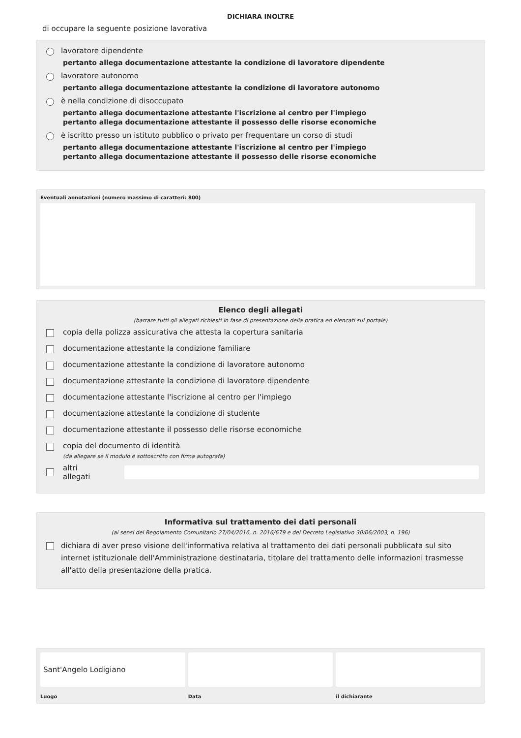DICHIARA INOLTRE
di occupare la seguente posizione lavorativa
lavoratore dipendente
pertanto allega documentazione attestante la condizione di lavoratore dipendente
lavoratore autonomo
pertanto allega documentazione attestante la condizione di lavoratore autonomo
è nella condizione di disoccupato
pertanto allega documentazione attestante l'iscrizione al centro per l'impiego
pertanto allega documentazione attestante il possesso delle risorse economiche
è iscritto presso un istituto pubblico o privato per frequentare un corso di studi
pertanto allega documentazione attestante l'iscrizione al centro per l'impiego
pertanto allega documentazione attestante il possesso delle risorse economiche
Eventuali annotazioni (numero massimo di caratteri: 800)
Elenco degli allegati
(barrare tutti gli allegati richiesti in fase di presentazione della pratica ed elencati sul portale)
copia della polizza assicurativa che attesta la copertura sanitaria
documentazione attestante la condizione familiare
documentazione attestante la condizione di lavoratore autonomo
documentazione attestante la condizione di lavoratore dipendente
documentazione attestante l'iscrizione al centro per l'impiego
documentazione attestante la condizione di studente
documentazione attestante il possesso delle risorse economiche
copia del documento di identità
(da allegare se il modulo è sottoscritto con firma autografa)
altri allegati
Informativa sul trattamento dei dati personali
(ai sensi del Regolamento Comunitario 27/04/2016, n. 2016/679 e del Decreto Legislativo 30/06/2003, n. 196)
dichiara di aver preso visione dell'informativa relativa al trattamento dei dati personali pubblicata sul sito internet istituzionale dell'Amministrazione destinataria, titolare del trattamento delle informazioni trasmesse all'atto della presentazione della pratica.
Sant'Angelo Lodigiano
Luogo
Data il dichiarante